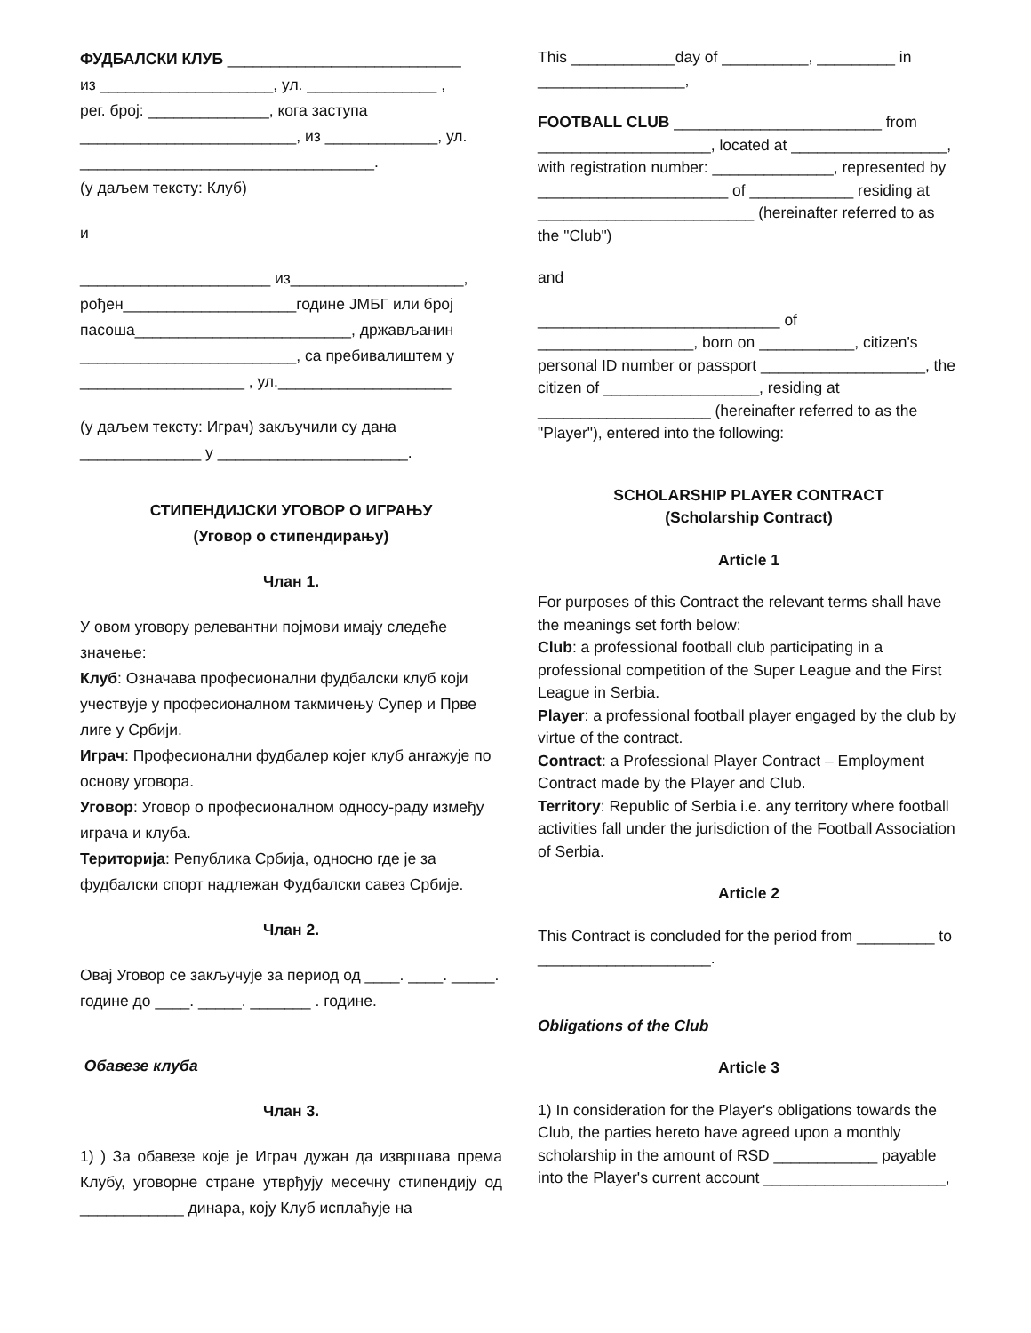ФУДБАЛСКИ КЛУБ ___________________________
из ____________________, ул. _______________ ,
рег. број: ______________, кога заступа
_________________________, из _____________, ул.
__________________________________.
(у даљем тексту: Клуб)
и
______________________ из____________________,
рођен____________________године ЈМБГ или број
пасоша_________________________, држављанин
_________________________, са пребивалиштем у
___________________ , ул.____________________
(у даљем тексту: Играч) закључили су дана
______________ у ______________________.
СТИПЕНДИЈСКИ УГОВОР О ИГРАЊУ
(Уговор о стипендирању)
Члан 1.
У овом уговору релевантни појмови имају следеће значење:
Клуб: Означава професионални фудбалски клуб који учествује у професионалном такмичењу Супер и Прве лиге у Србији.
Играч: Професионални фудбалер којег клуб ангажује по основу уговора.
Уговор: Уговор о професионалном односу-раду између играча и клуба.
Територија: Република Србија, односно где је за фудбалски спорт надлежан Фудбалски савез Србије.
Члан 2.
Овај Уговор се закључује за период од ____. ____. _____. године до ____. _____. _______ . године.
Обавезе клуба
Члан 3.
1) ) За обавезе које је Играч дужан да извршава према Клубу, уговорне стране утврђују месечну стипендију од ____________ динара, коју Клуб исплаћује на
This ____________day of __________, _________ in
_________________,
FOOTBALL CLUB ________________________ from ____________________, located at __________________, with registration number: ______________, represented by ______________________ of ____________ residing at _________________________ (hereinafter referred to as the "Club")
and
____________________________ of __________________, born on ___________, citizen's personal ID number or passport ___________________, the citizen of __________________, residing at ____________________ (hereinafter referred to as the "Player"), entered into the following:
SCHOLARSHIP PLAYER CONTRACT
(Scholarship Contract)
Article 1
For purposes of this Contract the relevant terms shall have the meanings set forth below:
Club: a professional football club participating in a professional competition of the Super League and the First League in Serbia.
Player: a professional football player engaged by the club by virtue of the contract.
Contract: a Professional Player Contract – Employment Contract made by the Player and Club.
Territory: Republic of Serbia i.e. any territory where football activities fall under the jurisdiction of the Football Association of Serbia.
Article 2
This Contract is concluded for the period from _________ to ____________________.
Obligations of the Club
Article 3
1) In consideration for the Player's obligations towards the Club, the parties hereto have agreed upon a monthly scholarship in the amount of RSD ____________ payable into the Player's current account _____________________,